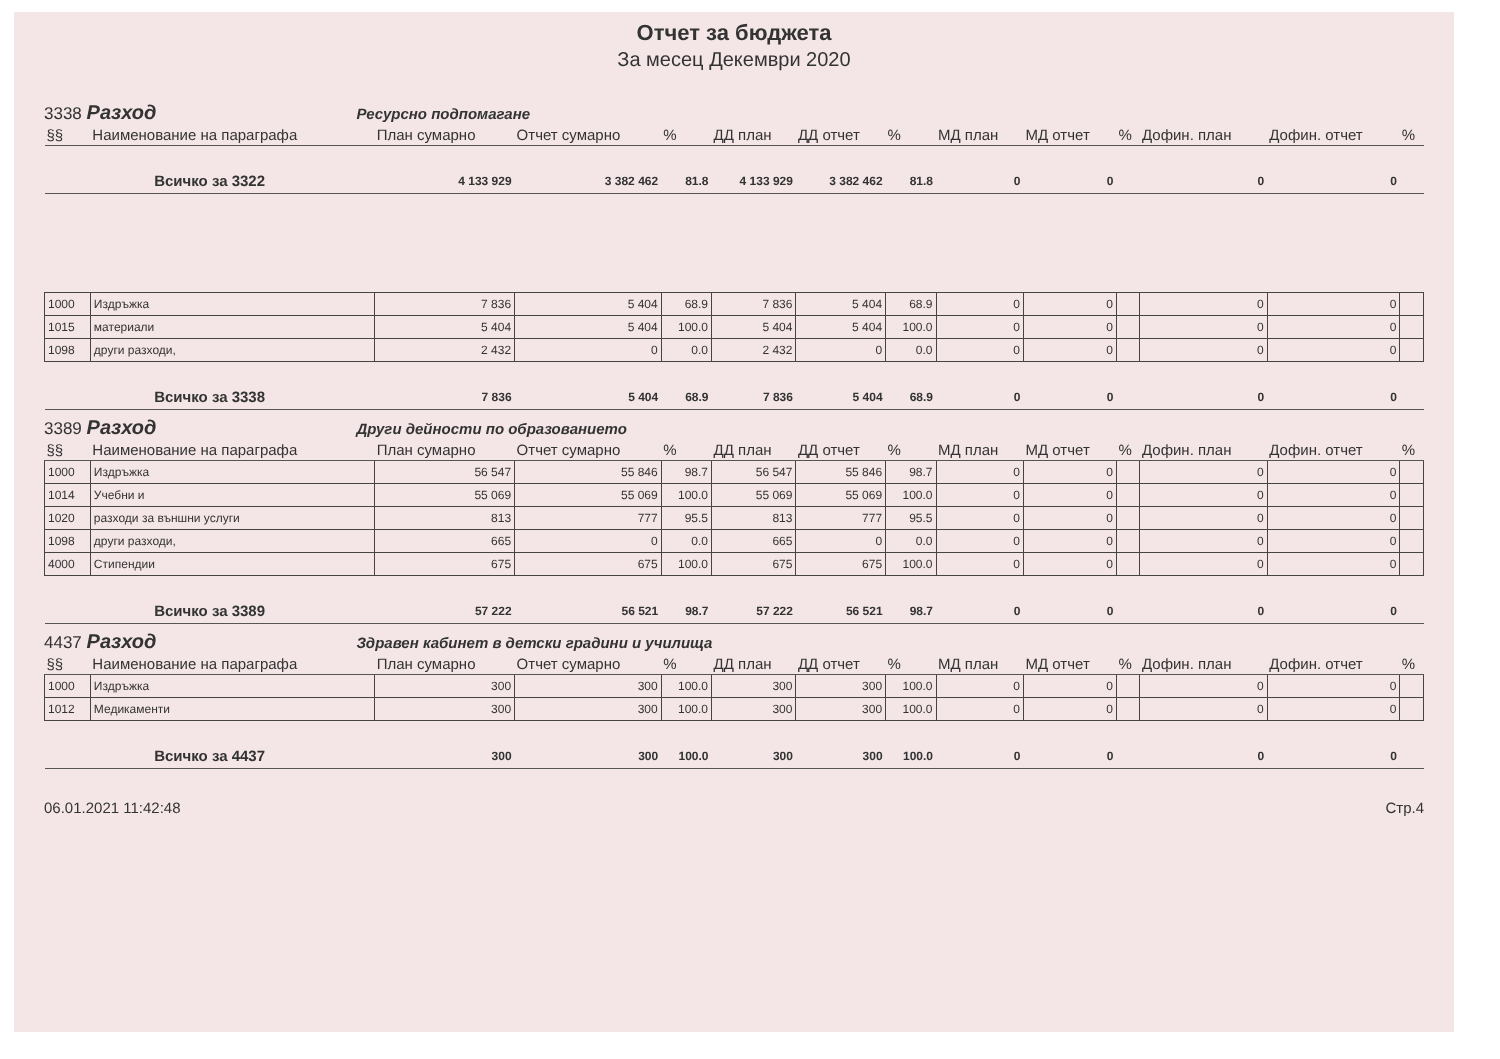Отчет за бюджета
За месец Декември 2020
3338 Разход Ресурсно подпомагане
| §§ | Наименование на параграфа | План сумарно | Отчет сумарно | % | ДД план | ДД отчет | % | МД план | МД отчет | % | Дофин. план | Дофин. отчет | % |
| --- | --- | --- | --- | --- | --- | --- | --- | --- | --- | --- | --- | --- | --- |
| Всичко за 3322 | | 4 133 929 | 3 382 462 | 81.8 | 4 133 929 | 3 382 462 | 81.8 | 0 | 0 | | 0 | 0 | |
| 1000 | Издръжка | 7 836 | 5 404 | 68.9 | 7 836 | 5 404 | 68.9 | 0 | 0 | | 0 | 0 | |
| 1015 | материали | 5 404 | 5 404 | 100.0 | 5 404 | 5 404 | 100.0 | 0 | 0 | | 0 | 0 | |
| 1098 | други разходи, | 2 432 | 0 | 0.0 | 2 432 | 0 | 0.0 | 0 | 0 | | 0 | 0 | |
| Всичко за 3338 | | 7 836 | 5 404 | 68.9 | 7 836 | 5 404 | 68.9 | 0 | 0 | | 0 | 0 | |
3389 Разход Други дейности по образованието
| §§ | Наименование на параграфа | План сумарно | Отчет сумарно | % | ДД план | ДД отчет | % | МД план | МД отчет | % | Дофин. план | Дофин. отчет | % |
| --- | --- | --- | --- | --- | --- | --- | --- | --- | --- | --- | --- | --- | --- |
| 1000 | Издръжка | 56 547 | 55 846 | 98.7 | 56 547 | 55 846 | 98.7 | 0 | 0 | | 0 | 0 | |
| 1014 | Учебни и | 55 069 | 55 069 | 100.0 | 55 069 | 55 069 | 100.0 | 0 | 0 | | 0 | 0 | |
| 1020 | разходи за външни услуги | 813 | 777 | 95.5 | 813 | 777 | 95.5 | 0 | 0 | | 0 | 0 | |
| 1098 | други разходи, | 665 | 0 | 0.0 | 665 | 0 | 0.0 | 0 | 0 | | 0 | 0 | |
| 4000 | Стипендии | 675 | 675 | 100.0 | 675 | 675 | 100.0 | 0 | 0 | | 0 | 0 | |
| Всичко за 3389 | | 57 222 | 56 521 | 98.7 | 57 222 | 56 521 | 98.7 | 0 | 0 | | 0 | 0 | |
4437 Разход Здравен кабинет в детски градини и училища
| §§ | Наименование на параграфа | План сумарно | Отчет сумарно | % | ДД план | ДД отчет | % | МД план | МД отчет | % | Дофин. план | Дофин. отчет | % |
| --- | --- | --- | --- | --- | --- | --- | --- | --- | --- | --- | --- | --- | --- |
| 1000 | Издръжка | 300 | 300 | 100.0 | 300 | 300 | 100.0 | 0 | 0 | | 0 | 0 | |
| 1012 | Медикаменти | 300 | 300 | 100.0 | 300 | 300 | 100.0 | 0 | 0 | | 0 | 0 | |
| Всичко за 4437 | | 300 | 300 | 100.0 | 300 | 300 | 100.0 | 0 | 0 | | 0 | 0 | |
06.01.2021 11:42:48 Стр.4